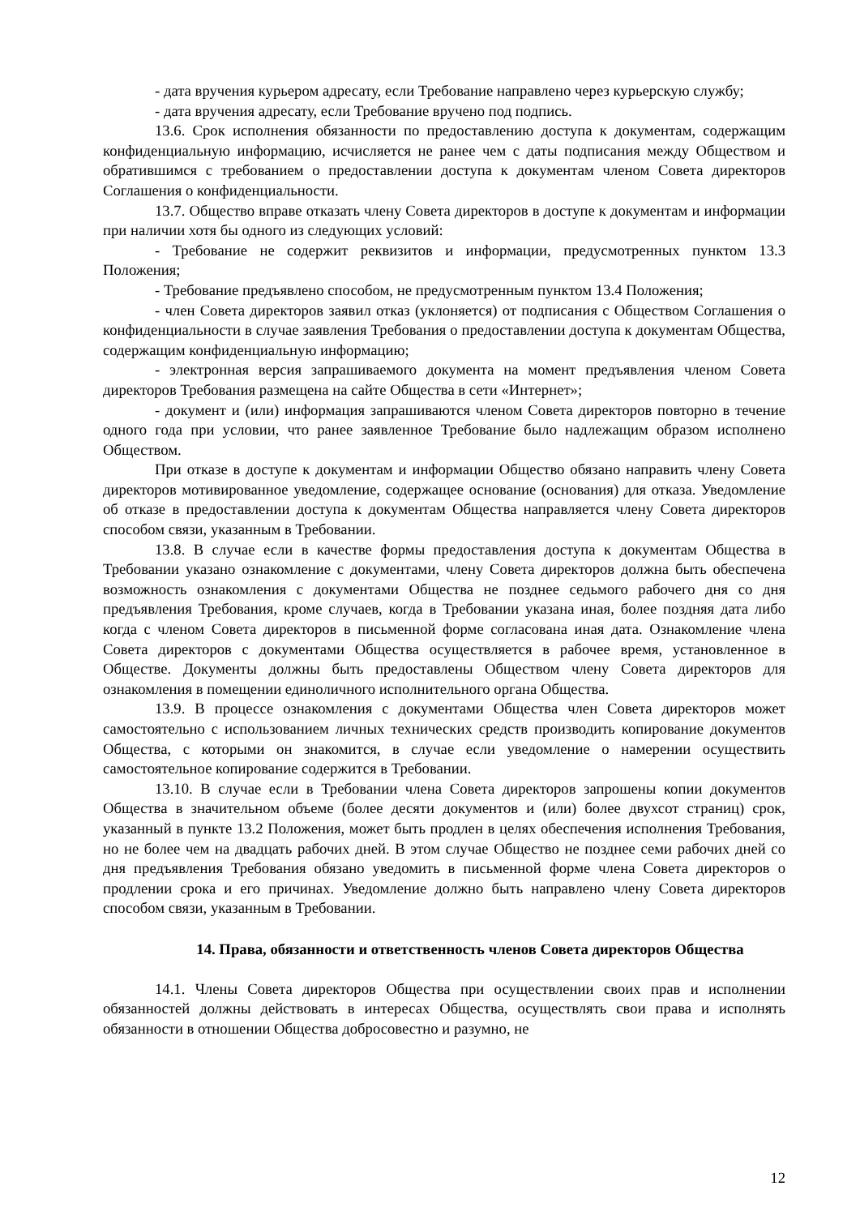- дата вручения курьером адресату, если Требование направлено через курьерскую службу;
- дата вручения адресату, если Требование вручено под подпись.
13.6. Срок исполнения обязанности по предоставлению доступа к документам, содержащим конфиденциальную информацию, исчисляется не ранее чем с даты подписания между Обществом и обратившимся с требованием о предоставлении доступа к документам членом Совета директоров Соглашения о конфиденциальности.
13.7. Общество вправе отказать члену Совета директоров в доступе к документам и информации при наличии хотя бы одного из следующих условий:
- Требование не содержит реквизитов и информации, предусмотренных пунктом 13.3 Положения;
- Требование предъявлено способом, не предусмотренным пунктом 13.4 Положения;
- член Совета директоров заявил отказ (уклоняется) от подписания с Обществом Соглашения о конфиденциальности в случае заявления Требования о предоставлении доступа к документам Общества, содержащим конфиденциальную информацию;
- электронная версия запрашиваемого документа на момент предъявления членом Совета директоров Требования размещена на сайте Общества в сети «Интернет»;
- документ и (или) информация запрашиваются членом Совета директоров повторно в течение одного года при условии, что ранее заявленное Требование было надлежащим образом исполнено Обществом.
При отказе в доступе к документам и информации Общество обязано направить члену Совета директоров мотивированное уведомление, содержащее основание (основания) для отказа. Уведомление об отказе в предоставлении доступа к документам Общества направляется члену Совета директоров способом связи, указанным в Требовании.
13.8. В случае если в качестве формы предоставления доступа к документам Общества в Требовании указано ознакомление с документами, члену Совета директоров должна быть обеспечена возможность ознакомления с документами Общества не позднее седьмого рабочего дня со дня предъявления Требования, кроме случаев, когда в Требовании указана иная, более поздняя дата либо когда с членом Совета директоров в письменной форме согласована иная дата. Ознакомление члена Совета директоров с документами Общества осуществляется в рабочее время, установленное в Обществе. Документы должны быть предоставлены Обществом члену Совета директоров для ознакомления в помещении единоличного исполнительного органа Общества.
13.9. В процессе ознакомления с документами Общества член Совета директоров может самостоятельно с использованием личных технических средств производить копирование документов Общества, с которыми он знакомится, в случае если уведомление о намерении осуществить самостоятельное копирование содержится в Требовании.
13.10. В случае если в Требовании члена Совета директоров запрошены копии документов Общества в значительном объеме (более десяти документов и (или) более двухсот страниц) срок, указанный в пункте 13.2 Положения, может быть продлен в целях обеспечения исполнения Требования, но не более чем на двадцать рабочих дней. В этом случае Общество не позднее семи рабочих дней со дня предъявления Требования обязано уведомить в письменной форме члена Совета директоров о продлении срока и его причинах. Уведомление должно быть направлено члену Совета директоров способом связи, указанным в Требовании.
14. Права, обязанности и ответственность членов Совета директоров Общества
14.1. Члены Совета директоров Общества при осуществлении своих прав и исполнении обязанностей должны действовать в интересах Общества, осуществлять свои права и исполнять обязанности в отношении Общества добросовестно и разумно, не
12